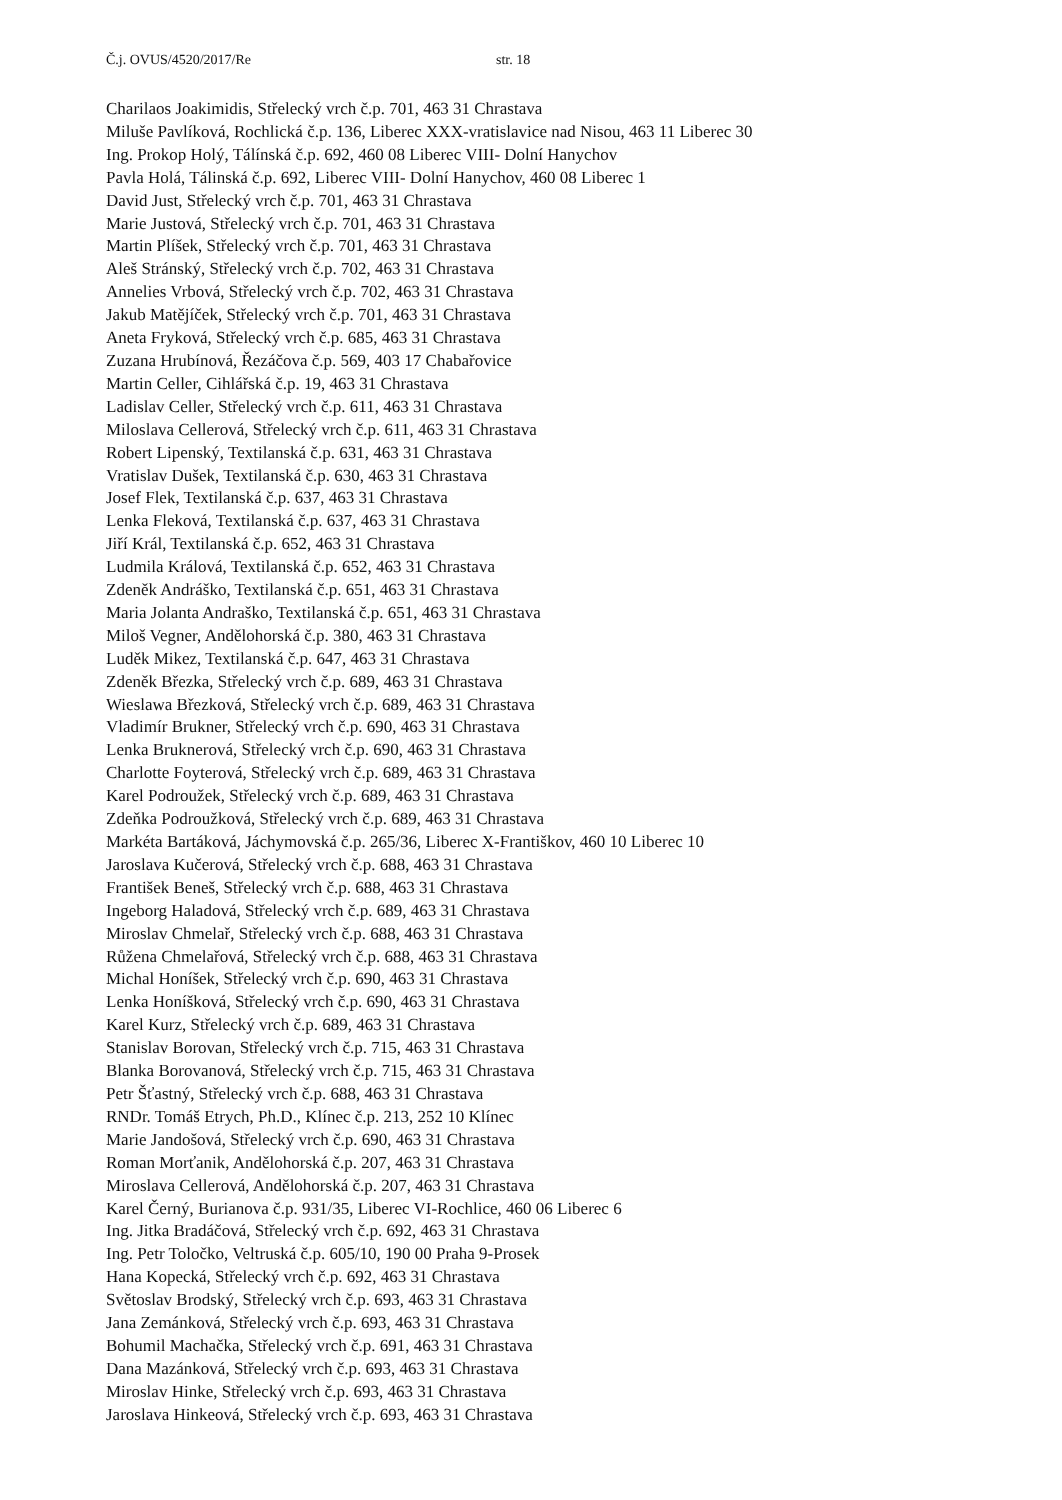Č.j. OVUS/4520/2017/Re str. 18
Charilaos Joakimidis, Střelecký vrch č.p. 701, 463 31 Chrastava
Miluše Pavlíková, Rochlická č.p. 136, Liberec XXX-vratislavice nad Nisou, 463 11 Liberec 30
Ing. Prokop Holý, Tálínská č.p. 692, 460 08 Liberec VIII- Dolní Hanychov
Pavla Holá, Tálinská č.p. 692, Liberec VIII- Dolní Hanychov, 460 08 Liberec 1
David Just, Střelecký vrch č.p. 701, 463 31 Chrastava
Marie Justová, Střelecký vrch č.p. 701, 463 31 Chrastava
Martin Plíšek, Střelecký vrch č.p. 701, 463 31 Chrastava
Aleš Stránský, Střelecký vrch č.p. 702, 463 31 Chrastava
Annelies Vrbová, Střelecký vrch č.p. 702, 463 31 Chrastava
Jakub Matějíček, Střelecký vrch č.p. 701, 463 31 Chrastava
Aneta Fryková, Střelecký vrch č.p. 685, 463 31 Chrastava
Zuzana Hrubínová, Řezáčova č.p. 569, 403 17 Chabařovice
Martin Celler, Cihlářská č.p. 19, 463 31 Chrastava
Ladislav Celler, Střelecký vrch č.p. 611, 463 31 Chrastava
Miloslava Cellerová, Střelecký vrch č.p. 611, 463 31 Chrastava
Robert Lipenský, Textilanská č.p. 631, 463 31 Chrastava
Vratislav Dušek, Textilanská č.p. 630, 463 31 Chrastava
Josef Flek, Textilanská č.p. 637, 463 31 Chrastava
Lenka Fleková, Textilanská č.p. 637, 463 31 Chrastava
Jiří Král, Textilanská č.p. 652, 463 31 Chrastava
Ludmila Králová, Textilanská č.p. 652, 463 31 Chrastava
Zdeněk Andráško, Textilanská č.p. 651, 463 31 Chrastava
Maria Jolanta Andraško, Textilanská č.p. 651, 463 31 Chrastava
Miloš Vegner, Andělohorská č.p. 380, 463 31 Chrastava
Luděk Mikez, Textilanská č.p. 647, 463 31 Chrastava
Zdeněk Březka, Střelecký vrch č.p. 689, 463 31 Chrastava
Wieslawa Březková, Střelecký vrch č.p. 689, 463 31 Chrastava
Vladimír Brukner, Střelecký vrch č.p. 690, 463 31 Chrastava
Lenka Bruknerová, Střelecký vrch č.p. 690, 463 31 Chrastava
Charlotte Foyterová, Střelecký vrch č.p. 689, 463 31 Chrastava
Karel Podroužek, Střelecký vrch č.p. 689, 463 31 Chrastava
Zdeňka Podroužková, Střelecký vrch č.p. 689, 463 31 Chrastava
Markéta Bartáková, Jáchymovská č.p. 265/36, Liberec X-Františkov, 460 10 Liberec 10
Jaroslava Kučerová, Střelecký vrch č.p. 688, 463 31 Chrastava
František Beneš, Střelecký vrch č.p. 688, 463 31 Chrastava
Ingeborg Haladová, Střelecký vrch č.p. 689, 463 31 Chrastava
Miroslav Chmelař, Střelecký vrch č.p. 688, 463 31 Chrastava
Růžena Chmelařová, Střelecký vrch č.p. 688, 463 31 Chrastava
Michal Honíšek, Střelecký vrch č.p. 690, 463 31 Chrastava
Lenka Honíšková, Střelecký vrch č.p. 690, 463 31 Chrastava
Karel Kurz, Střelecký vrch č.p. 689, 463 31 Chrastava
Stanislav Borovan, Střelecký vrch č.p. 715, 463 31 Chrastava
Blanka Borovanová, Střelecký vrch č.p. 715, 463 31 Chrastava
Petr Šťastný, Střelecký vrch č.p. 688, 463 31 Chrastava
RNDr. Tomáš Etrych, Ph.D., Klínec č.p. 213, 252 10 Klínec
Marie Jandošová, Střelecký vrch č.p. 690, 463 31 Chrastava
Roman Morťanik, Andělohorská č.p. 207, 463 31 Chrastava
Miroslava Cellerová, Andělohorská č.p. 207, 463 31 Chrastava
Karel Černý, Burianova č.p. 931/35, Liberec VI-Rochlice, 460 06 Liberec 6
Ing. Jitka Bradáčová, Střelecký vrch č.p. 692, 463 31 Chrastava
Ing. Petr Toločko, Veltruská č.p. 605/10, 190 00 Praha 9-Prosek
Hana Kopecká, Střelecký vrch č.p. 692, 463 31 Chrastava
Světoslav Brodský, Střelecký vrch č.p. 693, 463 31 Chrastava
Jana Zemánková, Střelecký vrch č.p. 693, 463 31 Chrastava
Bohumil Machačka, Střelecký vrch č.p. 691, 463 31 Chrastava
Dana Mazánková, Střelecký vrch č.p. 693, 463 31 Chrastava
Miroslav Hinke, Střelecký vrch č.p. 693, 463 31 Chrastava
Jaroslava Hinkeová, Střelecký vrch č.p. 693, 463 31 Chrastava